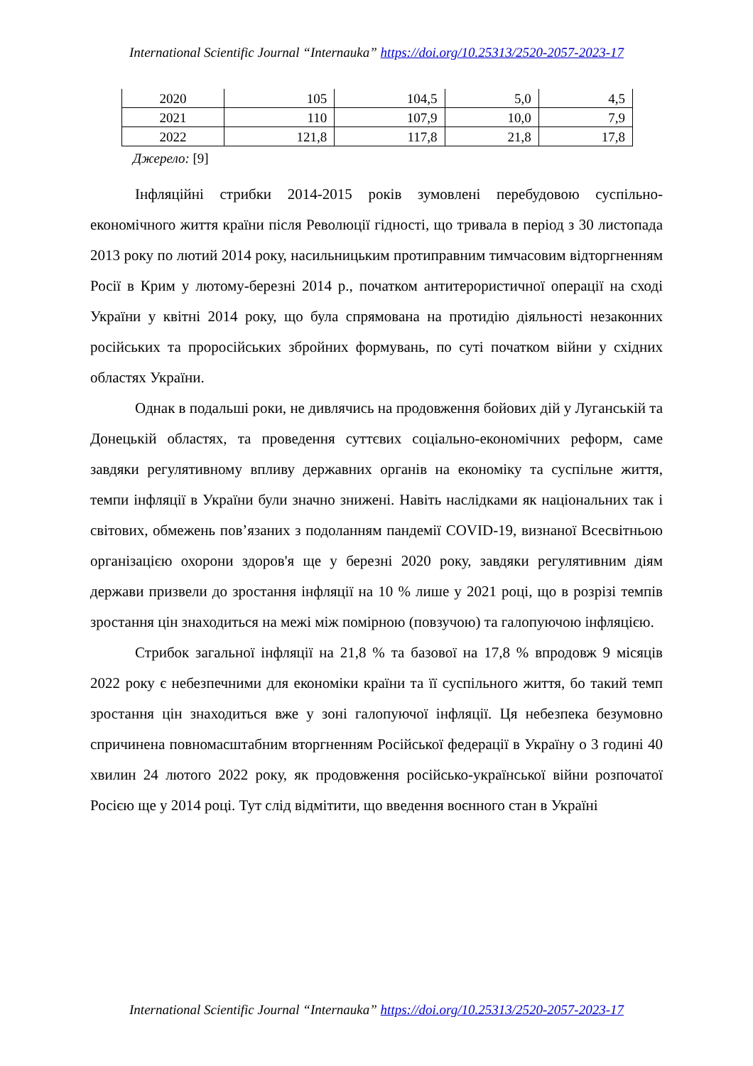International Scientific Journal “Internauka” https://doi.org/10.25313/2520-2057-2023-17
| 2020 | 105 | 104,5 | 5,0 | 4,5 |
| 2021 | 110 | 107,9 | 10,0 | 7,9 |
| 2022 | 121,8 | 117,8 | 21,8 | 17,8 |
Джерело: [9]
Інфляційні стрибки 2014-2015 років зумовлені перебудовою суспільно-економічного життя країни після Революції гідності, що тривала в період з 30 листопада 2013 року по лютий 2014 року, насильницьким протиправним тимчасовим відторгненням Росії в Крим у лютому-березні 2014 р., початком антитерористичної операції на сході України у квітні 2014 року, що була спрямована на протидію діяльності незаконних російських та проросійських збройних формувань, по суті початком війни у східних областях України.
Однак в подальші роки, не дивлячись на продовження бойових дій у Луганській та Донецькій областях, та проведення суттєвих соціально-економічних реформ, саме завдяки регулятивному впливу державних органів на економіку та суспільне життя, темпи інфляції в України були значно знижені. Навіть наслідками як національних так і світових, обмежень пов’язаних з подоланням пандемії COVID-19, визнаної Всесвітньою організацією охорони здоров'я ще у березні 2020 року, завдяки регулятивним діям держави призвели до зростання інфляції на 10 % лише у 2021 році, що в розрізі темпів зростання цін знаходиться на межі між помірною (повзучою) та галопуючою інфляцією.
Стрибок загальної інфляції на 21,8 % та базової на 17,8 % впродовж 9 місяців 2022 року є небезпечними для економіки країни та її суспільного життя, бо такий темп зростання цін знаходиться вже у зоні галопуючої інфляції. Ця небезпека безумовно спричинена повномасштабним вторгненням Російської федерації в Україну о 3 годині 40 хвилин 24 лютого 2022 року, як продовження російсько-української війни розпочатої Росією ще у 2014 році. Тут слід відмітити, що введення воєнного стан в Україні
International Scientific Journal “Internauka” https://doi.org/10.25313/2520-2057-2023-17